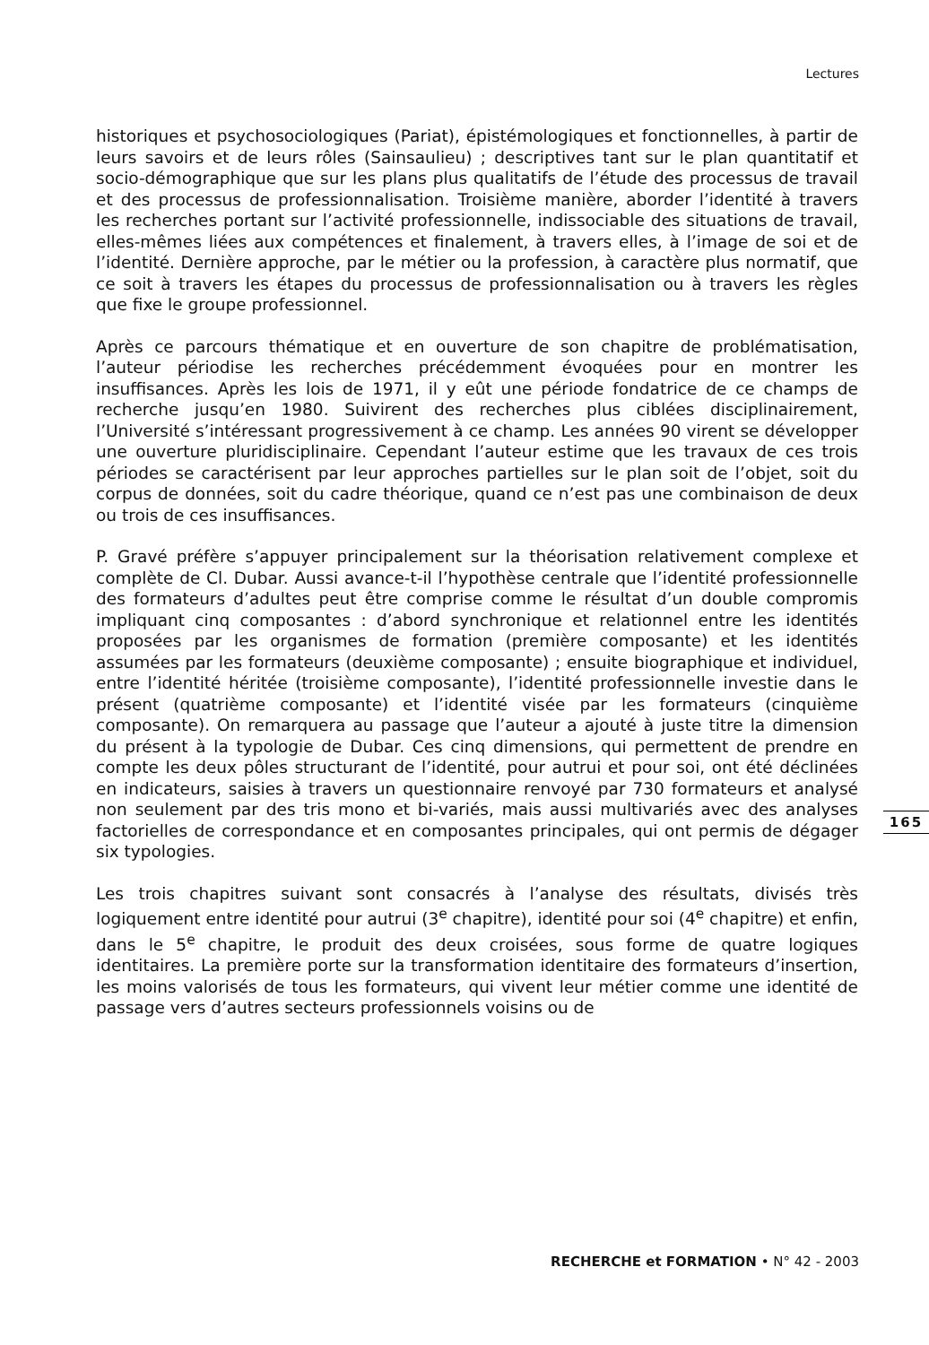Lectures
historiques et psychosociologiques (Pariat), épistémologiques et fonctionnelles, à partir de leurs savoirs et de leurs rôles (Sainsaulieu) ; descriptives tant sur le plan quantitatif et socio-démographique que sur les plans plus qualitatifs de l’étude des processus de travail et des processus de professionnalisation. Troisième manière, aborder l’identité à travers les recherches portant sur l’activité professionnelle, indissociable des situations de travail, elles-mêmes liées aux compétences et finalement, à travers elles, à l’image de soi et de l’identité. Dernière approche, par le métier ou la profession, à caractère plus normatif, que ce soit à travers les étapes du processus de professionnalisation ou à travers les règles que fixe le groupe professionnel.
Après ce parcours thématique et en ouverture de son chapitre de problématisation, l’auteur périodise les recherches précédemment évoquées pour en montrer les insuffisances. Après les lois de 1971, il y eût une période fondatrice de ce champs de recherche jusqu’en 1980. Suivirent des recherches plus ciblées disciplinairement, l’Université s’intéressant progressivement à ce champ. Les années 90 virent se développer une ouverture pluridisciplinaire. Cependant l’auteur estime que les travaux de ces trois périodes se caractérisent par leur approches partielles sur le plan soit de l’objet, soit du corpus de données, soit du cadre théorique, quand ce n’est pas une combinaison de deux ou trois de ces insuffisances.
P. Gravé préfère s’appuyer principalement sur la théorisation relativement complexe et complète de Cl. Dubar. Aussi avance-t-il l’hypothèse centrale que l’identité professionnelle des formateurs d’adultes peut être comprise comme le résultat d’un double compromis impliquant cinq composantes : d’abord synchronique et relationnel entre les identités proposées par les organismes de formation (première composante) et les identités assumées par les formateurs (deuxième composante) ; ensuite biographique et individuel, entre l’identité héritée (troisième composante), l’identité professionnelle investie dans le présent (quatrième composante) et l’identité visée par les formateurs (cinquième composante). On remarquera au passage que l’auteur a ajouté à juste titre la dimension du présent à la typologie de Dubar. Ces cinq dimensions, qui permettent de prendre en compte les deux pôles structurant de l’identité, pour autrui et pour soi, ont été déclinées en indicateurs, saisies à travers un questionnaire renvoyé par 730 formateurs et analysé non seulement par des tris mono et bi-variés, mais aussi multivariés avec des analyses factorielles de correspondance et en composantes principales, qui ont permis de dégager six typologies.
Les trois chapitres suivant sont consacrés à l’analyse des résultats, divisés très logiquement entre identité pour autrui (3<sup>e</sup> chapitre), identité pour soi (4<sup>e</sup> chapitre) et enfin, dans le 5<sup>e</sup> chapitre, le produit des deux croisées, sous forme de quatre logiques identitaires. La première porte sur la transformation identitaire des formateurs d’insertion, les moins valorisés de tous les formateurs, qui vivent leur métier comme une identité de passage vers d’autres secteurs professionnels voisins ou de
165
RECHERCHE et FORMATION • N° 42 - 2003